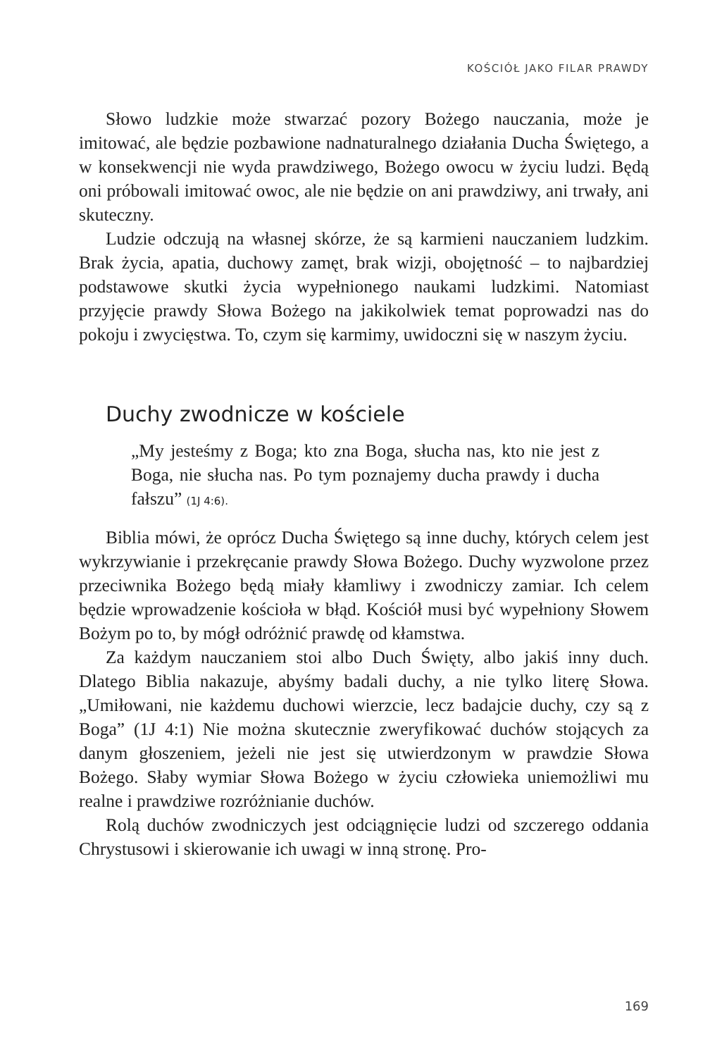KOŚCIÓŁ JAKO FILAR PRAWDY
Słowo ludzkie może stwarzać pozory Bożego nauczania, może je imitować, ale będzie pozbawione nadnaturalnego działania Ducha Świętego, a w konsekwencji nie wyda prawdziwego, Bożego owocu w życiu ludzi. Będą oni próbowali imitować owoc, ale nie będzie on ani prawdziwy, ani trwały, ani skuteczny.
Ludzie odczują na własnej skórze, że są karmieni nauczaniem ludzkim. Brak życia, apatia, duchowy zamęt, brak wizji, obojętność – to najbardziej podstawowe skutki życia wypełnionego naukami ludzkimi. Natomiast przyjęcie prawdy Słowa Bożego na jakikolwiek temat poprowadzi nas do pokoju i zwycięstwa. To, czym się karmimy, uwidoczni się w naszym życiu.
Duchy zwodnicze w kościele
„My jesteśmy z Boga; kto zna Boga, słucha nas, kto nie jest z Boga, nie słucha nas. Po tym poznajemy ducha prawdy i ducha fałszu” (1J 4:6).
Biblia mówi, że oprócz Ducha Świętego są inne duchy, których celem jest wykrzywianie i przekręcanie prawdy Słowa Bożego. Duchy wyzwolone przez przeciwnika Bożego będą miały kłamliwy i zwodniczy zamiar. Ich celem będzie wprowadzenie kościoła w błąd. Kościół musi być wypełniony Słowem Bożym po to, by mógł odróżnić prawdę od kłamstwa.
Za każdym nauczaniem stoi albo Duch Święty, albo jakiś inny duch. Dlatego Biblia nakazuje, abyśmy badali duchy, a nie tylko literę Słowa. „Umiłowani, nie każdemu duchowi wierzcie, lecz badajcie duchy, czy są z Boga” (1J 4:1) Nie można skutecznie zweryfikować duchów stojących za danym głoszeniem, jeżeli nie jest się utwierdzonym w prawdzie Słowa Bożego. Słaby wymiar Słowa Bożego w życiu człowieka uniemożliwi mu realne i prawdziwe rozróżnianie duchów.
Rolą duchów zwodniczych jest odciągnięcie ludzi od szczerego oddania Chrystusowi i skierowanie ich uwagi w inną stronę. Pro-
169